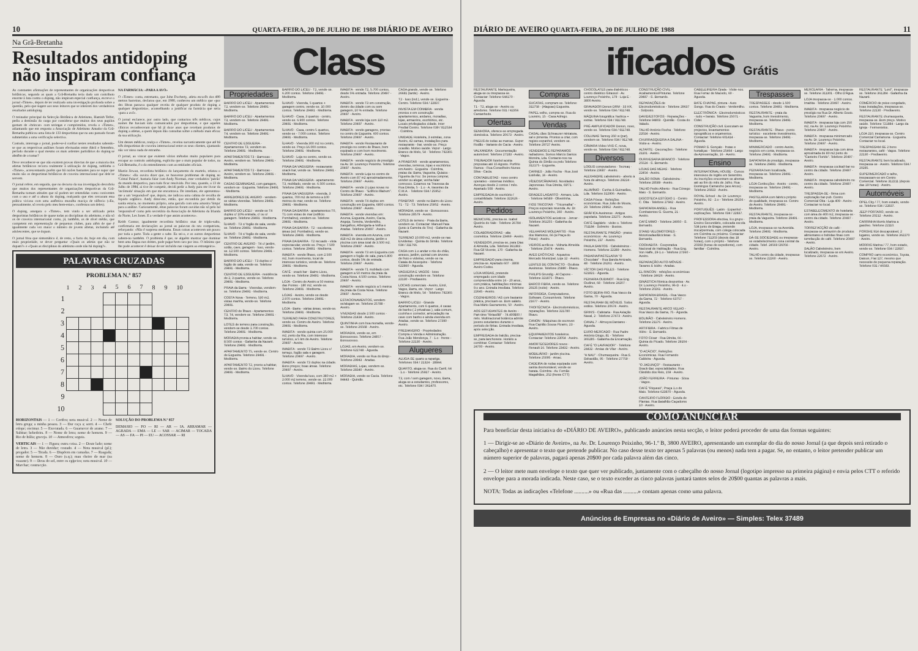10 QUARTA-FEIRA, 20 DE JULHO DE 1988 DIÁRIO DE AVEIRO
Na Grã-Bretanha
Resultados antidoping não inspiram confiança
As constantes afirmações de representantes de organizações desportivas britânicas, segundo as quais a Grã-Bretanha teria dado um contributo enorme à luta contra o doping, não inspiram especial confiança, escreve o jornal «Times», depois de ter realizado uma investigação profunda sobre a questão, pelo que sugere aos seus leitores que se inteirem dos verdadeiros resultados antidoping.
O treinador principal da Selecção Britânica de Atletismo, Hamish Telfer, pediu a demissão do cargo por considerar que muitos dos seus pupilos gostam de «brincar» com seringas e comprimidos, revela o «Times», adiantando que em resposta a Associação de Atletismo Amador da Grã-Bretanha publicou uma lista de 133 desportistas que no ano passado foram submetidos a uma verificação selectiva.
Contudo, interroga o jornal, poder-se-á confiar nestes resultados sabendo-se que as respectivas análises foram efectuadas entre Abril e Setembro, período durante o qual mesmo os mais ardentes partidários do doping se abstêm de o tomar?
Deve reconhecer-se que não existem provas directas de que a maioria dos atletas britânicos recorra realmente à utilização de doping, sublinha o «Times», acrescentando porém que há razões bastantes para se supor que muito são os desportistas britânicos de craveira internacional que dele se servem.
O jornal refere, em seguida, que no decurso da sua investigação descobriu que muitos dos representantes de organizações desportivas da Grã-Bretanha tomam atitudes que só podem ser entendidas como coniventes com o uso e até o abuso do doping, realçando que eles cercaram essa prática viciosa com uma autêntica muralha maciça de silêncio («Eu, pessoalmente, só receio pelo meu bem-estar», confessou um deles).
O doping, assegura o «Times», tem vindo a ser utilizado pelos desportistas britânicos de quase todas as disciplinas do atletismo, e não só os de craveira internacional como, já, também, os de nível médio, que competem em representação de pequenos clubes, para além de que é igualmente cada vez maior o número de jovens atletas, incluindo até adolescentes, que se dopam.
O jornal frisa que sintomático é, de resto, o facto de, hoje em dia, com mais propriedade, se dever perguntar «Quais os atletas que não se dopam?» e «Quais as disciplinas do atletismo onde não há doping?».
NA FARMÁCIA: «PARA A AVÓ»
O «Times» conta, entretanto, que John Docherty, atleta escocês dos 400 metros barreiras, declarou que, em 1980, conheceu um médico que «por dez libras passava qualquer receita de qualquer produto de doping a qualquer desportista», aconselhando a justificar na farmácia que seria «para a avó».
O jornal esclarece, por outro lado, que contactou três médicos, cujos nomes lhe haviam sido comunicados por desportistas, e que aqueles clínicos reconheceram que há já doze anos que receitam produtos de doping a atletas, a quem depois dão consultas sobre o método mais eficaz da sua utilização.
Um desses médicos, realça o «Times», revelou sarcasticamente que até há três desportistas de craveira internacional entre os seus clientes, ajuntando não ver nisso nada de estranho.
O jornal, ao vincar que existem vários métodos muito populares para escapar ao controlo antidoping, explicita que o mais popular de todos, na Grã-Bretanha, é o do entendimento com as entidades oficiais.
Martin Jirwan, recordista britânico do lançamento do martelo, relatou o «Times»: «Eu ouvira dizer que, se houvesse problemas de doping no 'Cristal Palace', bastaria falar com Andy Norman, esse verdadeiro 'patrão' do mundo desportivo, para tudo ficar resolvido. Por isso, quando, a 13 de Julho de 1984, ai tive de competir, decidi pedir a Andy para me livrar da 'incómoda' situação em que me encontrava. De imediato, ele apresentou-me a um 'responsável' que, depois, me indicou uma cabina de recolha de líquido orgânico. Andy disse-me, então, que escondida por detrás da sanita estaria, no momento próprio, uma garrafa com uma amostra 'limpa' para a análise. Curiosamente, estas palavras foram ouvidas não só pelo tal 'responsável' como pelo secretário da Associação de Atletismo da Irlanda do Norte, Les Jones. E a verdade é que assim aconteceu».
Keith Connor, igualmente recordista britânico mas de triplo-salto, confirmaria em declarações ao jornal as palavras do seu compatriota, reforçando: «Não é surpresa nenhuma. Essas coisas acontecem um pouco por toda a parte. Toda a gente o sabe. Eu sei-o, e os outros desportistas sabem-no também. O problema é que, se alguém mostrar que dominar bem uma língua nos dentes, pode pagar bem caro por isso. O mínimo que lhe pode acontecer é deixar de ser incluído nas viagens ao estrangeiro».
PALAVRAS CRUZADAS
PROBLEMA N.º 857
| | 1 | 2 | 3 | 4 | 5 | 6 | 7 | 8 | 9 | 10 |
| 1 | | | | | | | | | | |
| 2 | | | | | | | | | | |
| 3 | | | | | | | | | | |
| 4 | | | | | | | | | | |
| 5 | | | | | | | | | | |
| 6 | | | | | | | | | | |
| 7 | | | | | | | | | | |
| 8 | | | | | | | | | | |
| 9 | | | | | | | | | | |
| 10 | | | | | | | | | | |
HORIZONTAIS — 1 — Corifeu; nota musical. 2 — Nome de letra grega; a minha pessoa. 3 — Dar caça a; sorri. 4 — Chefe etíope; encimar. 5 — Executada. 6 — Guarnecer de arame. 7 — Saltitar; bebedeira. 8 — Nome de letra; nome de homem. 9 — Rio de Itália; graceja. 10 — Atmosfera; seguia.
VERTICAIS — 1 — Figura; outra coisa. 2 — Deste lado; nome de letra. 3 — Não duvidar; costado. 4 — Nota musical (pl.); pregador. 5 — Tirada. 6 — Dispõem em camadas. 7 — Rasgada; nome de homem. 8 — Ouro (s.q.); mau cheiro do mar (na vasante). 9 — Deus do sol, entre os egípcios; nota musical. 10 — Marchar; contracção.
SOLUÇÃO DO PROBLEMA N.º 857
DEMASIO — PO — RI — AR — IA. ARRAMAR — AGRADA — EMA — LE — SAR — ACIMAR — TOCADA — AS — FA — PI — EU — ACOSSAR — RI
Class
Propriedades
BAIRRO DO LICEU - Apartamentos T2, vendem-se. Telefone 29491 - Mediterra.
BAIRRO DO LICEU - Apartamentos T3, vendem-se. Telefone 29491 - Mediterra.
BAIRRO DO LICEU - Apartamentos T4, vendem-se. Telefone 29491 - Mediterra.
CENTRO DE ESGUEIRA - Apartamentos T3, vendem-se. Telefone 29491 - Mediterra.
APARTAMENTOS T3 - Barrocas - Aveiro, vendem-se. Telefone 29491 - Mediterra.
APARTAMENTOS T2 - Barrocas - Aveiro, vendem-se. Telefone 29491 - Mediterra.
CASAS GEMINADAS, com garagem, vendem-se - Esgueira. Telefone 29491 - Mediterra.
ARREDORES DE AVEIRO - vendem-se várias vivendas. Telefone 29491 - Mediterra.
BAIRRO DO LICEU - vende-se T4 duplex c/ 10% entrada, c/ ou s/ garagem. Telefone 29491 - Mediterra.
ÍLHAVO - T3 c/ fogão de sala, vende-se. Telefone 29491 - Mediterra.
ÍLHAVO - T4 c/ fogão de sala, vende-se. Telefone 29491 - Mediterra.
CENTRO DE AVEIRO - T4 c/ jardim, sotão, cave, garagem - luxo, vende-se. 12.500 contos. Telefone 29491 - Mediterra.
BAIRRO DO LICEU - T3 duplex c/ fogão de sala, vende-se. Telefone 29491 - Mediterra.
CENTRO DE ESGUEIRA - residência de 2, 3 quartos, vende-se. Telefone 29491 - Mediterra.
PRAIA da Barra - Vivendas, vendem-se. Telefone 29491 - Mediterra.
COSTA Nova - Terreno, 530 m2, vistas mar/ria, vende-se. Telefone 29491.
CENTRO de Ílhavo - Apartamentos T3, T4, vendem-se. Telefone 29491 - Mediterra.
LOTES de terreno para construção, vendem-se desde 1.700 contos. Telefone 29491 - Mediterra.
MORADIA pronta a habitar, vende-se. 8.500 contos - Gafanha da Nazaré. Telefone 29491 - Mediterra.
APARTAMENTO T5, vende-se. Centro de Esgueira. Telefone 29491 - Mediterra.
APARTAMENTO T2, pronto a habitar, vende-se. Bairro do Liceu. Telefone 29491 - Mediterra.
BAIRRO DO LICEU - T2, vende-se. 6.200 contos. Telefone 29491 - Mediterra.
ÍLHAVO - Vivenda, 5 quartos + garagem centro, vende-se. 10.000 contos. Telefone 29491 - Mediterra.
ÍLHAVO - Casa, 3 quartos - centro, vende-se. 6.900 contos. Telefone 29491 - Mediterra.
ÍLHAVO - Casa, centro 5 quartos, vende-se - 7.000 contos. Telefone 29491 - Mediterra.
ÍLHAVO - Vivenda 300 m2 no centro, vende-se. Preço 16.000 contos. Telefone 29491 - Mediterra.
ÍLHAVO - Loja no centro, vende-se. Telefone 29491 - Mediterra.
PRAIA DA VAGUEIRA - restaurante snack-bar, vende-se. Telefone 29491 - Mediterra.
PRAIA DA VAGUEIRA - apartamento T3, mobilado, vende-se. 6.500 contos. Telefone 29491 - Mediterra.
PRAIA DA VAGUEIRA - vivenda, 3 quartos, 700 m2 de terreno a 100 metros do mar, vende-se. Telefone 29491 - Mediterra.
PRAIA DA BARRA - apartamentos T0, T1 com vistas de mar (edifício Pombalino), vendem-se. Telefone 29491 - Mediterra.
PRAIA DA BARRA - T2 - excelentes áreas (ed. Pombalino), vende-se. Telefone 29491 - Mediterra.
PRAIA DA BARRA - T2 recuado - vista espectacular, vende-se. Preço: 7.500 contos. Telefone 29491 - Mediterra.
IMABITA - vende Ílhavo, com 2.500 m2, bom movimento, local de interesse turístico, vende-se. Telefone 29491 - Mediterra.
CAFÉ - snack bar - Bairro Liceu, vende-se. Telefone 29491 - Mediterra.
LOJA - Centro de Aveiro a 50 metros das Pontes - 180 m2, vende-se. Telefone 29491 - Mediterra.
LOJAS - Aveiro, vende-se desde 2.970 contos. Telefone 29491 - Mediterra.
LOJA - Barra - várias áreas, vende-se. Telefone 29491 - Mediterra.
TERRENO PARA CONSTRUTORES, vende-se. Centro de Aveiro. Telefone 29491 - Mediterra.
IMABITA - vende quinta com 25.000 m2, perto da Ria, com interesse turístico, a 5 km de Aveiro. Telefone 20497 - Aveiro.
IMABITA - vende T3 Bairro Liceu c/ terraço, fogão sala e garagem. Telefone 20497 - Aveiro.
IMABITA - vende T3 duplex na cidade. Bons preços; boas áreas. Telefone 20497 - Aveiro.
ÍLHAVO - Vivenda luxo, com 380 m2 + 2.000 m2 terreno, vende-se. 22.000 contos. Telefone 29491 - Mediterra.
IMABITA - vende T2, 5.700 contos, desde 5% entrada. Telefone 20497 - Aveiro.
IMABITA - vende T3 em construção, dentro da cidade com ou sem garagem, 10 % entrada. Telefone 20497 - Aveiro.
IMABITA - vende loja com 110 m2. Telefone 20497 - Aveiro.
IMABITA - vende garagens, prontas no centro de Esgueira. 600 contos. Telefone 20497 - Aveiro.
IMABITA - vende Restaurante de prestígio no centro de Ílhavo, bem equipado e com bom movimento. Telefone 20497 - Aveiro.
IMABITA - vende negócio de prestígio na Av. Dr. Lourenço Peixinho. Telefone 20497 - Aveiro.
IMABITA - vende Loja no centro de Aveiro com 87 m2 aproximadamente. Telefone 20497 - Aveiro.
IMABITA - vende 2 Lojas novas no Centro de Ílhavo - "Edifício Illiabum". Telefone 20497 - Aveiro.
IMABITA - vende T4 duplex em construção em Esgueira, 6800 contos. Telefone 20497 - Aveiro.
IMABITA - vende vivendas em: Azurva, Esgueira, Aveiro, Cacia, Angeja, Torreira, Verdemilho, Sangalhos, Albergaria-a-Velha e Aradas. Telefone 20497 - Aveiro.
IMABITA - vivenda em Azurva, com 418 m2 de área coberta, jardim e piscina com área total de 3.500 m2. Telefone 20497 - Aveiro.
IMABITA - vende T3 em Esgueira com garagem e fogão de sala, para 6.800 contos, desde 5% de entrada. Telefone 20497 - Aveiro.
IMABITA - vende T1 mobilado com garagem a 50 metros da praia da Costa Nova. 4.500 contos. Telefone 20497 - Aveiro.
IMABITA - vende negócio a 5 metros da praia da Costa Nova. Telefone 20497 - Aveiro.
ESTACIONAMENTOS, vendem-se/alugam-se. Telefone 25788 - Aveiro.
VIVENDAS desde 2.500 contos - Telefone 21434 - Aveiro.
QUINTINHA com boa moradia, vende-se. Telefone 26568 - Aveiro.
MORADIA, vende-se, em Bonsucesso. Telefone 24857 - Bonsucesso.
LOJAS, em Aveiro, vendem-se. Telefone 622748 - Águeda.
MORADIA, vende-se Rua do Brejo - Telefone 29943 - Aradas.
MORADIAS, Lojas, vendem-se. Telefone 28340 - Aveiro.
MORADIA, vende-se Cacia. Telefone 94443 - Quintãs.
CASA grande, vende-se. Telefone 26681 (tarde) - Aveiro.
T2 - luxo (ind.), vende-se. Esgueira - Centro. Telefone 034 / 22837.
INVISTA EM COIMBRA - venda prontos e em construção apartamentos, andares, moradias, lojas, armazéns, escritórios, etc. Locais privilegiados cidade. Inter Predial Centro. Telefone 039 / 812534 - Coimbra.
UNIDADE Hoteleira, 3 estrelas, zona Aveiro, 42 camas, instalações para restaurante - bar, vende-se. Preço ocasião. Motivo saúde. Vepor - Largo Branco de Melo, 54 - Telefone 792365 - Vagos.
A PRABITAR - vende apartamentos, vivendas, terrenos, lojas e escritórios em Aveiro - Esgueira - Coimbra, praias da: Barra, Vagueira, Quiaios - Figueira da Foz. Se pensa comprar, vender ou alugar, venha falar connosco. Estamos na Travessa da Rua Direita, 5 - 1.o - A, traseiras da C.M.A. - Telefone 034 / 25952 - Aveiro.
PRABITAR - vende no Bairro do Liceu T1 - T2 - T3. Telefone 25952 - Aveiro.
MORADIA, vende-se - Bonsucesso. Telefone 28579 - Aveiro.
LOTES de terreno - Praia da Barra, vendem-se. Contactar: Manuel Pata (junto à Carreira do Tiro) - Gafanha da Nazaré.
TERRENO 10.000 m2, vende-se nas Ervideiras - Quinta do Simão. Telefone 034 / 311766.
CASA com 1.o andar e rés-do-chão, anexos, jardim, quintal com árvores de fruto e videiras, vende-se na Cataia de Assequins - Telefone 622860 - Águeda.
VAGUEIRA E VAGOS - lotes construção vendem-se. Telefone 22130 - Prediaveiro.
LOCAIS comerciais - Aveiro, Eirol, Vagos, Barra, etc. Vepor - Largo Branco de Melo, 54 - Telefone 792365 - Vagos.
BAIRRO LICEU - Grande Apartamento, com 6 quartos, 4 casas de banho ( 2 privativas ), sala comum, cozinha e comedor, arrecadação na cave com banho e ainda vivenda em Aradas, vende-se. Telefone 27390 - Aveiro.
PREDIAVEIRO - Propriedades Compra e Venda e Administração. Rua João Mendonça, 7 - 1.o - frente - Telefone 22130 - Aveiro.
Alugueres
ALUGA-SE quarto a rapariga. Telefones 034 / 21324 - 28844.
QUARTO, aluga-se. Rua do Carril, 64 - 1.o - Telefone 25927 - Aveiro.
T3, com / sem garagem, novo, Barra, aluga-se a estudantes, professores, etc. Telefone 034 / 361470.
DIÁRIO DE AVEIRO QUARTA-FEIRA, 20 DE JULHO DE 1988 11
ificados Grátis
RESTAURANTE Marisqueira, aluga-se ou trespassa-se. Contactar: Telefone 644170 - Águeda.
T1 - T2, aluga-se - Aveiro ou arredores. Telefone 031 / 42356 Cantanhede.
Ofertas
SENHORA, oferece-se empregada doméstica. Telefone 20673 - Aveiro.
PNEUS de todas as marcas. Super Rodão - Variante de Cacia - Aveiro.
VALXANDRA - Documentação automóvel. Telefone 27183 - Aveiro.
TREINADOR futebol aceita propostas até 15 Agosto. Porfírio Ramos - Rua Conselheiro Nunes Silva - Cacia.
CONTABILISTAS - novo centro operativo - sistemas inéditos. Avenças desde 2 contos / mês. Apartado 508 - Aveiro.
EMPREGADA de escritório / contabilidade. Telefone 322626 - Aveiro.
Pedidos
MENICURE, precisa-se. Isabel Queirós do Vale - Telefone 26784 - Aveiro.
COLABORADORAS - alta cosmética. Telefone 23469 - Aveiro.
VENDEDOR, precisa-se, para Dias & Almeida, Lda. Telefone 361383 - Rua Gil Vicente, 170 - Gafanha da Nazaré.
EMPREGADO para cinema, precisa-se. Apartado 607 - 3808 Aveiro Codex.
LOJA MODAS, pretende empregado com idade compreendida entre 16 - 20 anos, com prática, habilitações mínimas 9.o ano. Entrada imediata. Telefone 22645 - Aveiro.
COZINHEIROS / AS com bastante prática, precisam-se. Bom salário. Rua Mário Sacramento, 50 - Aveiro.
AOS ESTUDANTES de Aveiro - Part-time "férias/88" - 74.400$00 / mês. Multinacional botânica admite jovens estudantes durante o período de férias. Entrada imediata, após selecção.
EMPREGADA de balcão, precisa-se, para lanchonete. Horário a combinar. Contactar: Telefone 24700 - Aveiro.
Compras
SUCATAS, compram-se. Telefone: 311758 - (Alagoas) Esgueira.
PAPEL velho, compra-se. Rua do Loureiro, 15 - Casa Adrego.
Vendas
CASAL cães Schnauzer miniatura, sal e pimenta. Prontos a criar, com registo espanhol, vendem-se. Telefone 29727 Aveiro.
VENDEMOS E REPARAMOS radiadores. Somos Márcio Santos Moreira, Lda. Contacte-nos na Quinta do Simão ou pelo Telefone 312175 - Esgueira.
CARNES - João Rocha - Rua José Estêvão, 16 - Aveiro.
VÍDEOS/CÂMARAS. Novidades Japonesas. Rua Direita, 69/71 - Aveiro.
GRADES LAGARTO - Armaro, Lda. - Telefone 94589 - Oliveirinha.
FIOS TRICOTAR - "Tricomalha" - Preços especiais revenda. Av. Dr. Lourenço Peixinho, 360 - Aveiro.
ISOLAMENTOS acústicos - Jercar - Telefone 361255 - Gafanha da Nazaré.
VELHARIAS MOLDARTIS - Rua dos Mamotos, 66 (à Praça do Peixe) - Aveiro.
VIDROS acrílicos - Vidraria Almeida - Telefone 25474 - Aveiro.
AVES EXÓTICAS - Aquaviva - Mercado Municipal, Loja 12 - Aveiro.
LENTES DE CONTACTO - Oculista Aveirense. Telefone 25880 - Ílhavo.
PHILIPS Grundig - Al Capone - Telefone 321875 - Ílhavo.
BARCO FIBRA, vende-se. Telefone 29135 (noite) - Aveiro.
INFORSIGA, Computadores, Software, Consumíveis. Telefone 21677 - Aveiro.
TROITÉCNICA - Electrodomésticos, reparações. Telefone 321780 - Ílhavo.
CANON - Máquinas de escrever. Rua Capitão Sousa Pizarro, 23 - Aveiro.
EQUIPAMENTOS hoteleiros. Contactar: Telefone 23054 - Aveiro.
AMORTECEDORES novos - Renault 16. Telefone 23432 - Aveiro.
MOBILIÁRIO - jardim piscina. Telefone 25095 - Arsac.
CADEIRA de rodas equipada com sanita desmontável, vende-se barata. Coimbra - Av. Fernão Magalhães, 252 (frente CTT)
CHOCOLATES para diabéticos - centro dietético Girassol - Av. Lourenço Peixinho, 179 - Loja E - 3800 Aveiro.
GRAVADOR Denon DRM - 33 HX, vende-se. Telefone 034 / 911748.
MÁQUINA fotográfica Yashica + extras. Telefone 034 / 911748.
PRÉ-AMPLIFICADOR Denon, novo, vende-se. Telefone 034 / 911748.
COLUNAS Tannoy 350 w (par), vendem-se. Telefone 034 / 911748.
CÂMARA Vídeo VHS-C, nova, vende-se. Telefone 034 / 911748.
Diversos
LOGUS computadores - Tecmaq - Telefone 23687 - Aveiro.
ALEXANDRE cabeleireiro - aberto à hora de almoço. Telefone 29224 - Aveiro.
ALUMÍNIO - Cunha & Guimarães, Lda. Telefone 312906 - Aveiro.
CASA Póvoa - Refeições económicas. Rua João de Moura, 29. Telefone 29962 - Aveiro.
GRÁFICA Aveirense - Artigos papelaria. Telefone 23275 - Aveiro.
CAFÉ Sagitário - visite-o. Telefone 751184 - Sobreiro - Bustos.
RESTAURANTE PINGÃO - pratos económicos - Av. Lourenço Peixinho, 237 - Aveiro.
PAULA SANTOS - Cabeleireiros - Homens. Telefone 22289 - Aveiro.
PADARIA/PASTELARIA "O Chocolate" - Rua Banda Amizade, 48 - Telefone 26261 - Aveiro.
VÍCTOR DAS PELES - Telefone 621821 - Águeda.
PEIXARIA OUDINOT - Rua Eng. Oudinot, 68 - Telefone 24207 - Aveiro.
FOTO BEIRA-RIO. Rua Vasco da Gama, 70 - Águeda.
RESTAURAM-SE MÓVEIS. Todos estilos. Telefone 20674 - Aveiro.
GRIN'S - Cafetaria - Rua Aviação Naval, 2 - Telefone 27473 - Aveiro.
CANAL 7 - Almoços/Jantares - Águeda.
EURO-MERCADO - Rua Padre António Diogo, 81 - Telefone 365285 - Gafanha da Encarnação.
CAFÉ "O LAVRADOR" - Telefone 24432 - Areias de Vilar - Aveiro.
"A NAU" - Churrasqueira - Rua S. Sebastião, 95 - Telefone 27759 - Aveiro.
CONSTRUÇÃO CIVIL - Acabamentos/Pinturas. Telefone 29487 - S. Bernardo.
REPARAÇÕES de Electrodomésticos - Telefone 29637 - Solposto.
DAVID/ESTOFOS - Reparações - Telefone 94803 - Quintãs - Costa do Valado.
TALHO António Rocha - Telefone 22024 - Aveiro.
CHURRASQUEIRA A SALINA - Visite-a - Aveiro.
ALTARTE - Decorações - Telefone 21101 - Aveiro.
OURIVESARIA BRANCO - Telefone 25524 - S. Bernardo.
LOJAS DAS MEIAS - Telefone 22454 - Aveiro.
SALÃO ROMA - Cabeleireira - Telefone 28589 - Aveiro.
TALHO Pedro Alberto - Rua Cónego Maio - S. Bernardo.
DISCOTECA ESTÚDIO 1 - Centro C. Oita - Telefone 27942 - Aveiro.
SAPATARIA ANGEL - Rua Combatentes G. Guerra, 21 - Aveiro.
CAFÉ MIMO - Telefone 24950 - S. Bernardo.
STAND VELOMOTORES - Motorizadas/Bicicletas - S. Bernardo.
COOHABITA - Cooperativa Nacional de Habitação - Rua Eng. Von Haffe, 29-1.o - Telefone 27360 - Aveiro.
REPARAÇÃO AUTO-MÓVEIS - Tavares & Isidro - Aradas.
EL RINCON - refeições económicas - Telefone 24626 - Aveiro.
GINÁSTICA Rítmica desportiva - Av. Dr. Lourenço Peixinho, 96-D - 4.o - Telefone 20261 - Aveiro.
SAPATARIA BRASIL - Rua Vasco da Gama, 72 - Telefone 63757 - Águeda.
RESTAURANTE ARCO VELHO - Rua Vasco da Gama, 75 - Águeda.
BOLINÃO - Cabeleireiro Homens. Telefone 21176 - Aveiro.
ARTIFIBRA - Fabrico Fibras de Vidro - S. Bernardo.
FOTO César - Rua Direita, 66 - Quinta do Picado. Telefone 29104 - Aveiro.
"O ACÁCIO", Refeições Económicas. Rua Fernando Caldeira - Águeda.
"O JAGUNÇO" - Restaurante - Snack-Bar, especialidades. Rua Cândido dos Reis, 159 - Aveiro.
JOÃO FERREIRA - Pinturas - Sósa - Vagos.
CAFÉ "Riquexó", Praça 1.o de Maio. Telefone 623870 - Águeda.
CANTEIRO FLORIDO - Estufa de Plantas. Rua Batalhão Caçadores 10 - Aveiro.
CABELEIREIRA Opala - Visite-nos. Rua Ferraz de Macedo, 60 - Águeda.
BATE CHAPAS, pintura - Auto Songo. Rua do Crasto - Verdemilho.
ELECTRÓNICA - Electrodomésticos - tudo + barato. Telefone 25071 - Cidel.
CONSTRUÇÃO civil. Executam-se projectos, levantamentos topográficos e orçamentos. Contactar: Telefone 601414 - Águeda.
POMAR S. Gonçalo - frutas e hortaliças - Telefone 25464 - Largo da Apresentação, 16 - Aveiro.
Ensino
INTERNATIONAL HOUSE - Cursos intensivos de Inglês em Setembro. As inscrições encontram-se abertas até ao fim do mês de Julho. Rua Domingos Carrancho (aos Arcos) - Telefone 26923 - Aveiro.
ROYAL School - Av. Dr. Lourenço Peixinho, 92 - 2.o - Telefone 29156 - Aveiro.
PORTUGUÊS - Latim - Espanhol - explicações. Telefone 034 / 22837.
PROFESSORA efectiva, 9.o grupo - Ensino Secundário, colocada escola 534 junto de Braga, pretende troca/permuta, com colega colocada em Coimbra ou próximo. Contactar: Telefone 711203 (depois das 18 horas), com o próprio - Telefone 20393 (horas de expediente), com familiar - Coimbra.
Trespasses
TRESPASSES - desde 1.500 contos. Telefone 29491 - Mediterra.
RESTAURANTE - praia da Vagueira, bom investimento, trespassa-se. Telefone 29491 - Mediterra.
RESTAURANTE - Ílhavo - ponto turístico - excelente investimento, trespassa-se. Telefone 29491 - Mediterra.
MINIMERCADO - centro Aveiro, negócio em conta, trespassa-se. Telefone 29491 - Mediterra.
SAPATARIA de prestígio, trespassa-se. Telefone 29491 - Mediterra.
PEIXARIA bem localizada, trespassa-se. Telefone 29491 - Mediterra.
LOJA Confecções - Aveiro - centro, trespassa-se. Telefone 29491 - Mediterra.
PASTELARIA com fabrico próprio de qualidade, trespassa-se. Centro de Aveiro. Telefone 29491 - Mediterra.
RESTAURANTE, trespassa-se - praia da Vagueira. Telefone 29491 - Mediterra.
LOJA, trespassa-se na Avenida. Telefone 29491 - Mediterra.
DÁ-SE SOCIEDADE ou trespassa-se estabelecimento zona central da cidade. Telef. 24569 /26056 - Aveiro.
TALHO centro da cidade, trespassa-se. Telefone 22260 - Aveiro.
MERCEARIA - Taberna, trespassa-se. Telefone 311301 - Olho D'Água.
LOJA trespassa-se - 1.000 contos. Imabita - Telefone 20497 - Aveiro.
IMABITA - trespassa negócio de prestígio na Rua Dr. Alberto Souto. Telefone 20497 - Aveiro.
IMABITA - trespassa loja com 250 m2, na Av. Dr. Lourenço Peixinho. Telefone 20497 - Aveiro.
IMABITA - trespassa minimercado na Av. Dr. Lourenço Peixinho. Telefone 20497 - Aveiro.
IMABITA - trespassa loja com área aproximada de 80 m2 perto do "Canteiro Florido". Telefone 20497 - Aveiro.
IMABITA - trespassa cocktail-bar no centro da cidade. Telefone 20497 - Aveiro.
IMABITA - trespassa cabeleireiro no centro da cidade. Telefone 20497 - Aveiro.
TRESPASSA-SE - firma com exploração bar-pub. Centro Comercial Oita - Loja 409 - Aveiro - Contactar no local.
ESTABELECIMENTO de hotelaria com área de 400 m2, trespassa-se - centro da cidade. Telefone 20497 - Aveiro.
TORREFACÇÃO de café - trespassa-se armazém de produtos alimentares e bebidas finas com torrefacção de café. Telefone 20497 - Aveiro.
SALÃO Cabeleireiro, bem localizado, trespassa-se em Aveiro. Telefone 22672 - Aveiro.
RESTAURANTE "Lord", trespassa-se. Telefone 361284 - Gafanha da Nazaré.
COMÉRCIO de peixe congelado, boas instalações, trespassa-se. Telefone 22130 - Prediaveiro.
RESTAURANTE churrasqueira, trespassa-se. Bom preço. Motivo saúde. Telefone 721884 - Largo da Igreja - Fermentelos.
LOJA 210, trespassa-se. Centro Comercial Carramona - Esgueira. Contactar no local.
TRESPASSAM-SE 2 bons restaurantes, café - Vagos. Telefone 22130 - Prediaveiro.
RESTAURANTE bem localizado, trespassa-se - Aveiro. Telefone 034 / 20285.
SUPERMERCADO e talho, trespassam-se em Centro Comercial. Telefone 312211 (depois das 19 horas) - Aveiro.
Automóveis
OPEL City / 77, bom estado, vende-se. Telefone 034 / 22837.
JEEP PORTARO, vende-se. Telefone 20212 - Aveiro.
CARRINHA Morris Marina a gasóleo. Telefone 22110.
PORSHE 914 descapotável, 2 lugares, vende-se. Telefone 362270 - Aveiro.
MORRIS Marina / 77, bom estado, vende-se. Telefone 034 / 22837.
COMPRO carro económico, Toyota, Datsun, Fiat 127, mesmo que necessite de pequena reparação. Telefone 031 / 46583.
COMO ANUNCIAR
Para beneficiar desta iniciativa do «DIÁRIO DE AVEIRO», publicando anúncios nesta secção, o leitor poderá proceder de uma das formas seguintes:
1 — Dirigir-se ao «Diário de Aveiro», na Av. Dr. Lourenço Peixinho, 96-1.º B, 3800 AVEIRO, apresentando um exemplar do dia do nosso Jornal (a que depois será retirado o cabeçalho) e apresentar o texto que pretende publicar. No caso desse texto ter apenas 5 palavras (ou menos) nada tem a pagar. Se, no entanto, o leitor pretender publicar um número superior de palavras, pagará apenas 20$00 por cada palavra além das cinco.
2 — O leitor mete num envelope o texto que quer ver publicado, juntamente com o cabeçalho do nosso Jornal (logotipo impresso na primeira página) e envia pelos CTT o referido envelope para a morada indicada. Neste caso, se o texto exceder as cinco palavras juntará tantos selos de 20$00 quantas as palavras a mais.
NOTA: Todas as indicações «Telefone ..........» ou «Rua das ..........» contam apenas como uma palavra.
Anúncios de Empresas no «Diário de Aveiro» — Simples: Telex 37489